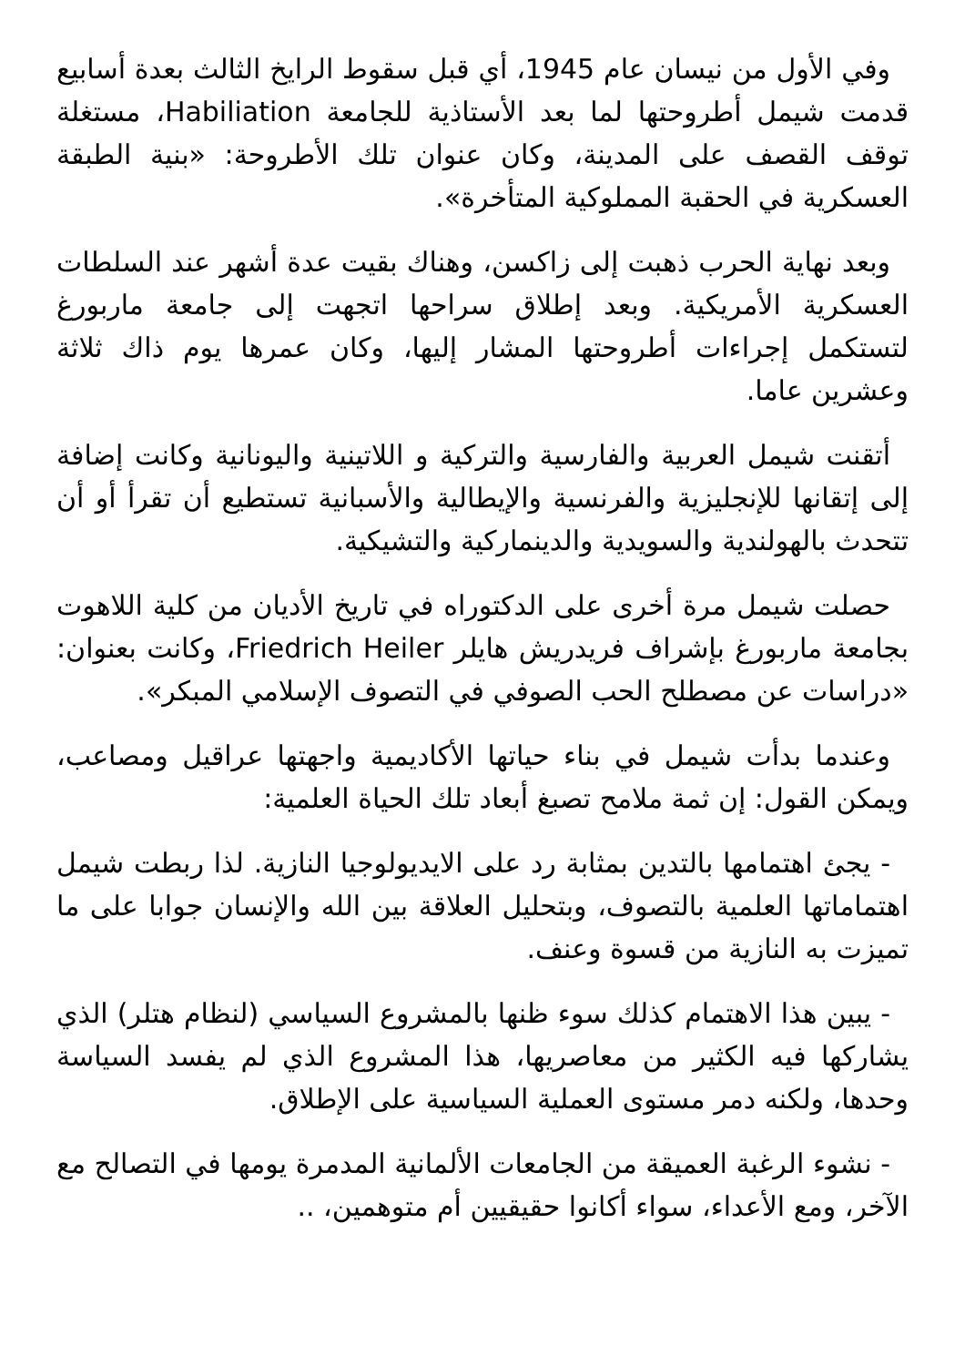وفي الأول من نيسان عام 1945، أي قبل سقوط الرايخ الثالث بعدة أسابيع قدمت شيمل أطروحتها لما بعد الأستاذية للجامعة Habiliation، مستغلة توقف القصف على المدينة، وكان عنوان تلك الأطروحة: «بنية الطبقة العسكرية في الحقبة المملوكية المتأخرة».
وبعد نهاية الحرب ذهبت إلى زاكسن، وهناك بقيت عدة أشهر عند السلطات العسكرية الأمريكية. وبعد إطلاق سراحها اتجهت إلى جامعة ماربورغ لتستكمل إجراءات أطروحتها المشار إليها، وكان عمرها يوم ذاك ثلاثة وعشرين عاما.
أتقنت شيمل العربية والفارسية والتركية و اللاتينية واليونانية وكانت إضافة إلى إتقانها للإنجليزية والفرنسية والإيطالية والأسبانية تستطيع أن تقرأ أو أن تتحدث بالهولندية والسويدية والدينماركية والتشيكية.
حصلت شيمل مرة أخرى على الدكتوراه في تاريخ الأديان من كلية اللاهوت بجامعة ماربورغ بإشراف فريدريش هايلر Friedrich Heiler، وكانت بعنوان: «دراسات عن مصطلح الحب الصوفي في التصوف الإسلامي المبكر».
وعندما بدأت شيمل في بناء حياتها الأكاديمية واجهتها عراقيل ومصاعب، ويمكن القول: إن ثمة ملامح تصبغ أبعاد تلك الحياة العلمية:
- يجئ اهتمامها بالتدين بمثابة رد على الايديولوجيا النازية. لذا ربطت شيمل اهتماماتها العلمية بالتصوف، وبتحليل العلاقة بين الله والإنسان جوابا على ما تميزت به النازية من قسوة وعنف.
- يبين هذا الاهتمام كذلك سوء ظنها بالمشروع السياسي (لنظام هتلر) الذي يشاركها فيه الكثير من معاصريها، هذا المشروع الذي لم يفسد السياسة وحدها، ولكنه دمر مستوى العملية السياسية على الإطلاق.
- نشوء الرغبة العميقة من الجامعات الألمانية المدمرة يومها في التصالح مع الآخر، ومع الأعداء، سواء أكانوا حقيقيين أم متوهمين، ..